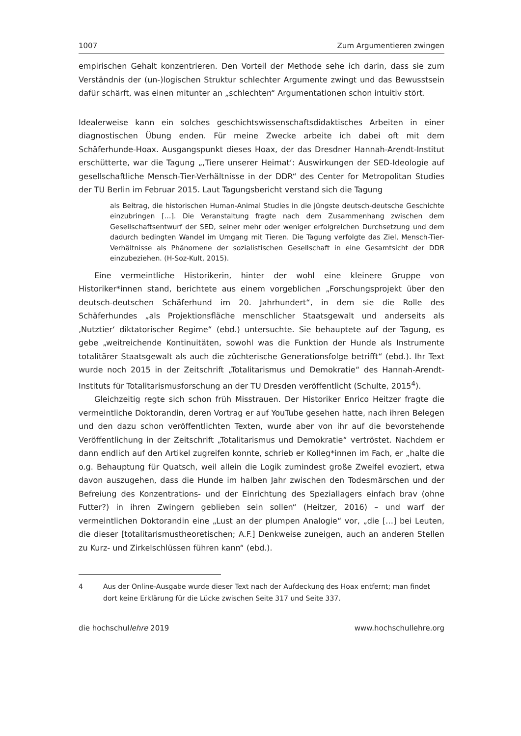1007 Zum Argumentieren zwingen
empirischen Gehalt konzentrieren. Den Vorteil der Methode sehe ich darin, dass sie zum Verständnis der (un-)logischen Struktur schlechter Argumente zwingt und das Bewusstsein dafür schärft, was einen mitunter an „schlechten“ Argumentationen schon intuitiv stört.
Idealerweise kann ein solches geschichtswissenschaftsdidaktisches Arbeiten in einer diagnostischen Übung enden. Für meine Zwecke arbeite ich dabei oft mit dem Schäferhunde-Hoax. Ausgangspunkt dieses Hoax, der das Dresdner Hannah-Arendt-Institut erschütterte, war die Tagung „‚Tiere unserer Heimat‘: Auswirkungen der SED-Ideologie auf gesellschaftliche Mensch-Tier-Verhältnisse in der DDR“ des Center for Metropolitan Studies der TU Berlin im Februar 2015. Laut Tagungsbericht verstand sich die Tagung
als Beitrag, die historischen Human-Animal Studies in die jüngste deutsch-deutsche Geschichte einzubringen […]. Die Veranstaltung fragte nach dem Zusammenhang zwischen dem Gesellschaftsentwurf der SED, seiner mehr oder weniger erfolgreichen Durchsetzung und dem dadurch bedingten Wandel im Umgang mit Tieren. Die Tagung verfolgte das Ziel, Mensch-Tier-Verhältnisse als Phänomene der sozialistischen Gesellschaft in eine Gesamtsicht der DDR einzubeziehen. (H-Soz-Kult, 2015).
Eine vermeintliche Historikerin, hinter der wohl eine kleinere Gruppe von Historiker*innen stand, berichtete aus einem vorgeblichen „Forschungsprojekt über den deutsch-deutschen Schäferhund im 20. Jahrhundert“, in dem sie die Rolle des Schäferhundes „als Projektionsfläche menschlicher Staatsgewalt und anderseits als ‚Nutztier‘ diktatorischer Regime“ (ebd.) untersuchte. Sie behauptete auf der Tagung, es gebe „weitreichende Kontinuitäten, sowohl was die Funktion der Hunde als Instrumente totalitärer Staatsgewalt als auch die züchterische Generationsfolge betrifft“ (ebd.). Ihr Text wurde noch 2015 in der Zeitschrift „Totalitarismus und Demokratie“ des Hannah-Arendt-Instituts für Totalitarismusforschung an der TU Dresden veröffentlicht (Schulte, 2015<sup>4</sup>).
Gleichzeitig regte sich schon früh Misstrauen. Der Historiker Enrico Heitzer fragte die vermeintliche Doktorandin, deren Vortrag er auf YouTube gesehen hatte, nach ihren Belegen und den dazu schon veröffentlichten Texten, wurde aber von ihr auf die bevorstehende Veröffentlichung in der Zeitschrift „Totalitarismus und Demokratie“ vertröstet. Nachdem er dann endlich auf den Artikel zugreifen konnte, schrieb er Kolleg*innen im Fach, er „halte die o.g. Behauptung für Quatsch, weil allein die Logik zumindest große Zweifel evoziert, etwa davon auszugehen, dass die Hunde im halben Jahr zwischen den Todesmärschen und der Befreiung des Konzentrations- und der Einrichtung des Speziallagers einfach brav (ohne Futter?) in ihren Zwingern geblieben sein sollen“ (Heitzer, 2016) – und warf der vermeintlichen Doktorandin eine „Lust an der plumpen Analogie“ vor, „die […] bei Leuten, die dieser [totalitarismustheoretischen; A.F.] Denkweise zuneigen, auch an anderen Stellen zu Kurz- und Zirkelschlüssen führen kann“ (ebd.).
4 Aus der Online-Ausgabe wurde dieser Text nach der Aufdeckung des Hoax entfernt; man findet dort keine Erklärung für die Lücke zwischen Seite 317 und Seite 337.
die hochschullehre 2019 www.hochschullehre.org